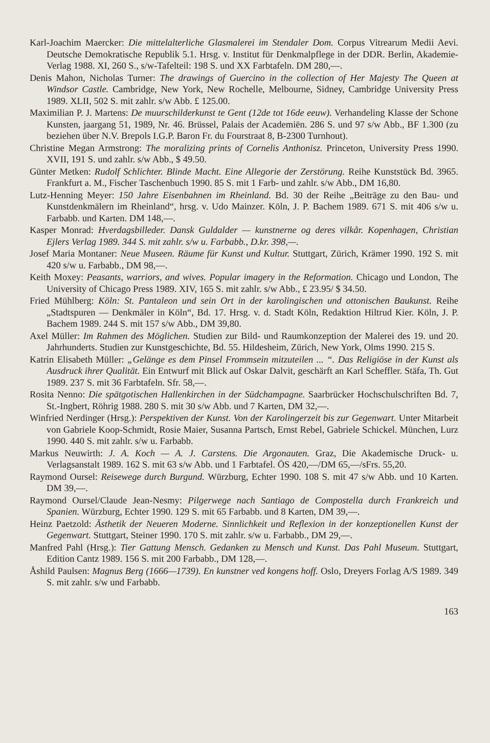Karl-Joachim Maercker: Die mittelalterliche Glasmalerei im Stendaler Dom. Corpus Vitrearum Medii Aevi. Deutsche Demokratische Republik 5.1. Hrsg. v. Institut für Denkmalpflege in der DDR. Berlin, Akademie-Verlag 1988. XI, 260 S., s/w-Tafelteil: 198 S. und XX Farbtafeln. DM 280,—.
Denis Mahon, Nicholas Turner: The drawings of Guercino in the collection of Her Majesty The Queen at Windsor Castle. Cambridge, New York, New Rochelle, Melbourne, Sidney, Cambridge University Press 1989. XLII, 502 S. mit zahlr. s/w Abb. £ 125.00.
Maximilian P. J. Martens: De muurschilderkunst te Gent (12de tot 16de eeuw). Verhandeling Klasse der Schone Kunsten, jaargang 51, 1989, Nr. 46. Brüssel, Palais der Academiën. 286 S. und 97 s/w Abb., BF 1.300 (zu beziehen über N.V. Brepols I.G.P. Baron Fr. du Fourstraat 8, B-2300 Turnhout).
Christine Megan Armstrong: The moralizing prints of Cornelis Anthonisz. Princeton, University Press 1990. XVII, 191 S. und zahlr. s/w Abb., $ 49.50.
Günter Metken: Rudolf Schlichter. Blinde Macht. Eine Allegorie der Zerstörung. Reihe Kunststück Bd. 3965. Frankfurt a. M., Fischer Taschenbuch 1990. 85 S. mit 1 Farb- und zahlr. s/w Abb., DM 16,80.
Lutz-Henning Meyer: 150 Jahre Eisenbahnen im Rheinland. Bd. 30 der Reihe „Beiträge zu den Bau- und Kunstdenkmälern im Rheinland“, hrsg. v. Udo Mainzer. Köln, J. P. Bachem 1989. 671 S. mit 406 s/w u. Farbabb. und Karten. DM 148,—.
Kasper Monrad: Hverdagsbilleder. Dansk Guldalder — kunstnerne og deres vilkår. Kopenhagen, Christian Ejlers Verlag 1989. 344 S. mit zahlr. s/w u. Farbabb., D.kr. 398,—.
Josef Maria Montaner: Neue Museen. Räume für Kunst und Kultur. Stuttgart, Zürich, Krämer 1990. 192 S. mit 420 s/w u. Farbabb., DM 98,—.
Keith Moxey: Peasants, warriors, and wives. Popular imagery in the Reformation. Chicago und London, The University of Chicago Press 1989. XIV, 165 S. mit zahlr. s/w Abb., £ 23.95/ $ 34.50.
Fried Mühlberg: Köln: St. Pantaleon und sein Ort in der karolingischen und ottonischen Baukunst. Reihe „Stadtspuren — Denkmäler in Köln“, Bd. 17. Hrsg. v. d. Stadt Köln, Redaktion Hiltrud Kier. Köln, J. P. Bachem 1989. 244 S. mit 157 s/w Abb., DM 39,80.
Axel Müller: Im Rahmen des Möglichen. Studien zur Bild- und Raumkonzeption der Malerei des 19. und 20. Jahrhunderts. Studien zur Kunstgeschichte, Bd. 55. Hildesheim, Zürich, New York, Olms 1990. 215 S.
Katrin Elisabeth Müller: „Gelänge es dem Pinsel Frommsein mitzuteilen ... “. Das Religiöse in der Kunst als Ausdruck ihrer Qualität. Ein Entwurf mit Blick auf Oskar Dalvit, geschärft an Karl Scheffler. Stäfa, Th. Gut 1989. 237 S. mit 36 Farbtafeln. Sfr. 58,—.
Rosita Nenno: Die spätgotischen Hallenkirchen in der Südchampagne. Saarbrücker Hochschulschriften Bd. 7, St.-Ingbert, Röhrig 1988. 280 S. mit 30 s/w Abb. und 7 Karten, DM 32,—.
Winfried Nerdinger (Hrsg.): Perspektiven der Kunst. Von der Karolingerzeit bis zur Gegenwart. Unter Mitarbeit von Gabriele Koop-Schmidt, Rosie Maier, Susanna Partsch, Ernst Rebel, Gabriele Schickel. München, Lurz 1990. 440 S. mit zahlr. s/w u. Farbabb.
Markus Neuwirth: J. A. Koch — A. J. Carstens. Die Argonauten. Graz, Die Akademische Druck- u. Verlagsanstalt 1989. 162 S. mit 63 s/w Abb. und 1 Farbtafel. ÖS 420,—/DM 65,—/sFrs. 55,20.
Raymond Oursel: Reisewege durch Burgund. Würzburg, Echter 1990. 108 S. mit 47 s/w Abb. und 10 Karten. DM 39,—.
Raymond Oursel/Claude Jean-Nesmy: Pilgerwege nach Santiago de Compostella durch Frankreich und Spanien. Würzburg, Echter 1990. 129 S. mit 65 Farbabb. und 8 Karten, DM 39,—.
Heinz Paetzold: Ästhetik der Neueren Moderne. Sinnlichkeit und Reflexion in der konzeptionellen Kunst der Gegenwart. Stuttgart, Steiner 1990. 170 S. mit zahlr. s/w u. Farbabb., DM 29,—.
Manfred Pahl (Hrsg.): Tier Gattung Mensch. Gedanken zu Mensch und Kunst. Das Pahl Museum. Stuttgart, Edition Cantz 1989. 156 S. mit 200 Farbabb., DM 128,—.
Åshild Paulsen: Magnus Berg (1666—1739). En kunstner ved kongens hoff. Oslo, Dreyers Forlag A/S 1989. 349 S. mit zahlr. s/w und Farbabb.
163